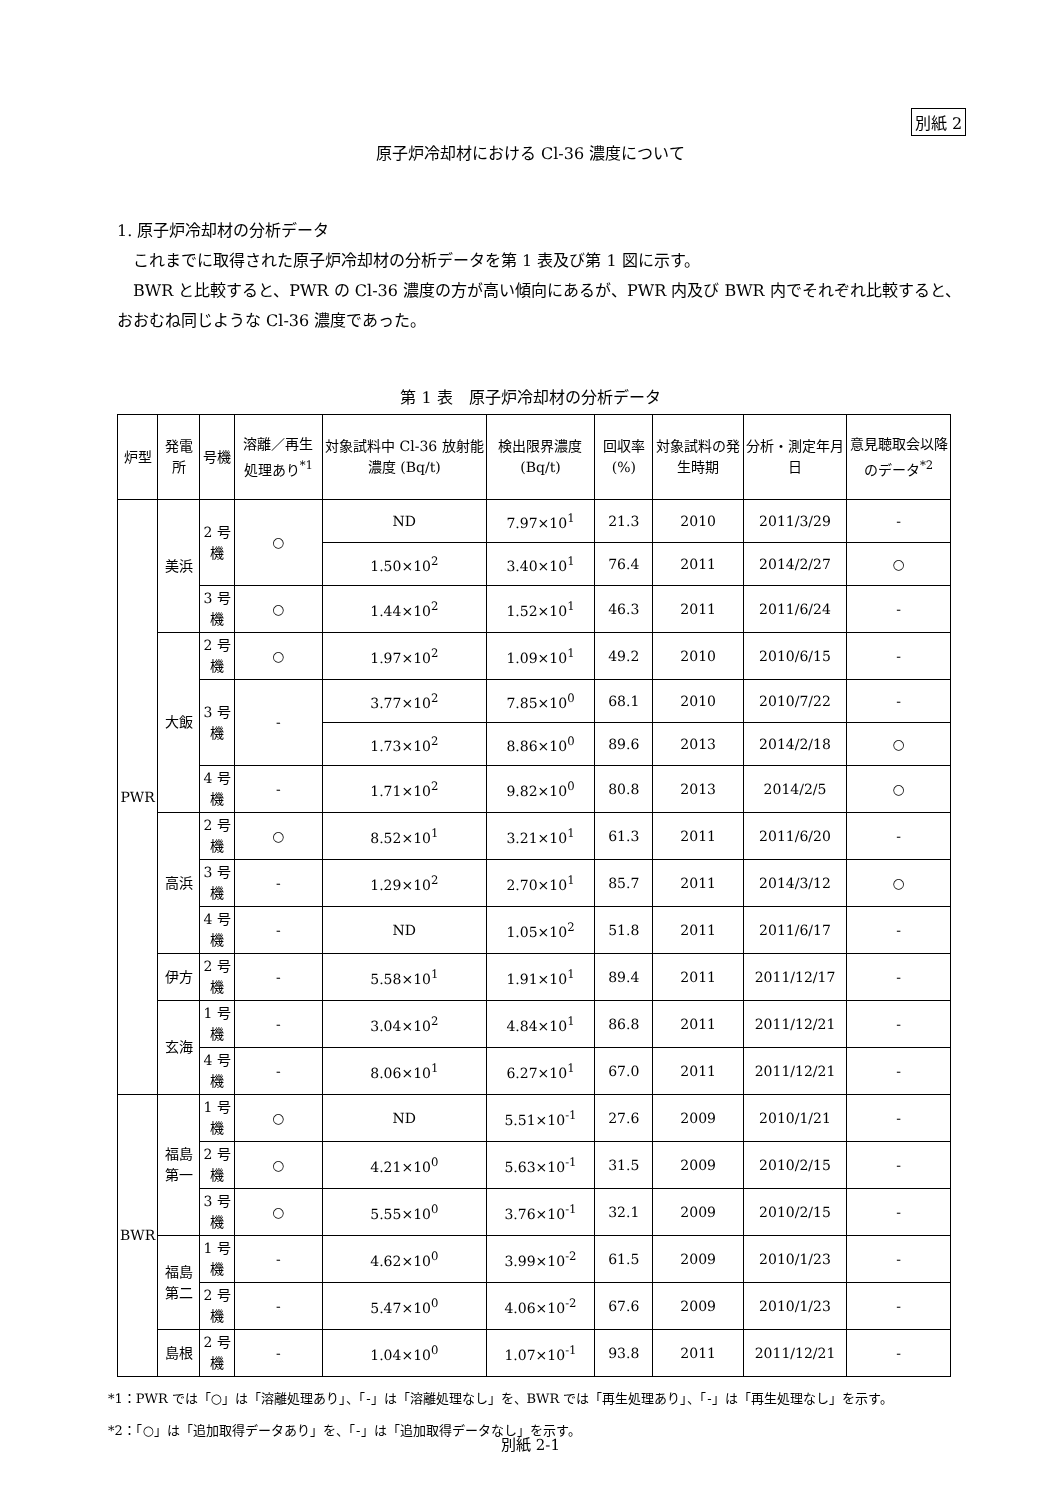別紙 2
原子炉冷却材における Cl-36 濃度について
1. 原子炉冷却材の分析データ
これまでに取得された原子炉冷却材の分析データを第 1 表及び第 1 図に示す。
BWR と比較すると、PWR の Cl-36 濃度の方が高い傾向にあるが、PWR 内及び BWR 内でそれぞれ比較すると、おおむね同じような Cl-36 濃度であった。
第 1 表　原子炉冷却材の分析データ
| 炉型 | 発電所 | 号機 | 溶離／再生処理あり<sup>*1</sup> | 対象試料中 Cl-36 放射能濃度 (Bq/t) | 検出限界濃度 (Bq/t) | 回収率 (%) | 対象試料の発生時期 | 分析・測定年月日 | 意見聴取会以降のデータ<sup>*2</sup> |
| --- | --- | --- | --- | --- | --- | --- | --- | --- | --- |
| PWR | 美浜 | 2 号機 | ○ | ND | 7.97×10<sup>1</sup> | 21.3 | 2010 | 2011/3/29 | - |
| | | | | 1.50×10<sup>2</sup> | 3.40×10<sup>1</sup> | 76.4 | 2011 | 2014/2/27 | ○ |
| | | 3 号機 | ○ | 1.44×10<sup>2</sup> | 1.52×10<sup>1</sup> | 46.3 | 2011 | 2011/6/24 | - |
| | 大飯 | 2 号機 | ○ | 1.97×10<sup>2</sup> | 1.09×10<sup>1</sup> | 49.2 | 2010 | 2010/6/15 | - |
| | | 3 号機 | - | 3.77×10<sup>2</sup> | 7.85×10<sup>0</sup> | 68.1 | 2010 | 2010/7/22 | - |
| | | | | 1.73×10<sup>2</sup> | 8.86×10<sup>0</sup> | 89.6 | 2013 | 2014/2/18 | ○ |
| | | 4 号機 | - | 1.71×10<sup>2</sup> | 9.82×10<sup>0</sup> | 80.8 | 2013 | 2014/2/5 | ○ |
| | 高浜 | 2 号機 | ○ | 8.52×10<sup>1</sup> | 3.21×10<sup>1</sup> | 61.3 | 2011 | 2011/6/20 | - |
| | | 3 号機 | - | 1.29×10<sup>2</sup> | 2.70×10<sup>1</sup> | 85.7 | 2011 | 2014/3/12 | ○ |
| | | 4 号機 | - | ND | 1.05×10<sup>2</sup> | 51.8 | 2011 | 2011/6/17 | - |
| | 伊方 | 2 号機 | - | 5.58×10<sup>1</sup> | 1.91×10<sup>1</sup> | 89.4 | 2011 | 2011/12/17 | - |
| | 玄海 | 1 号機 | - | 3.04×10<sup>2</sup> | 4.84×10<sup>1</sup> | 86.8 | 2011 | 2011/12/21 | - |
| | | 4 号機 | - | 8.06×10<sup>1</sup> | 6.27×10<sup>1</sup> | 67.0 | 2011 | 2011/12/21 | - |
| BWR | 福島第一 | 1 号機 | ○ | ND | 5.51×10<sup>-1</sup> | 27.6 | 2009 | 2010/1/21 | - |
| | | 2 号機 | ○ | 4.21×10<sup>0</sup> | 5.63×10<sup>-1</sup> | 31.5 | 2009 | 2010/2/15 | - |
| | | 3 号機 | ○ | 5.55×10<sup>0</sup> | 3.76×10<sup>-1</sup> | 32.1 | 2009 | 2010/2/15 | - |
| | 福島第二 | 1 号機 | - | 4.62×10<sup>0</sup> | 3.99×10<sup>-2</sup> | 61.5 | 2009 | 2010/1/23 | - |
| | | 2 号機 | - | 5.47×10<sup>0</sup> | 4.06×10<sup>-2</sup> | 67.6 | 2009 | 2010/1/23 | - |
| | 島根 | 2 号機 | - | 1.04×10<sup>0</sup> | 1.07×10<sup>-1</sup> | 93.8 | 2011 | 2011/12/21 | - |
*1：PWR では「○」は「溶離処理あり」、「-」は「溶離処理なし」を、BWR では「再生処理あり」、「-」は「再生処理なし」を示す。
*2：「○」は「追加取得データあり」を、「-」は「追加取得データなし」を示す。
別紙 2-1